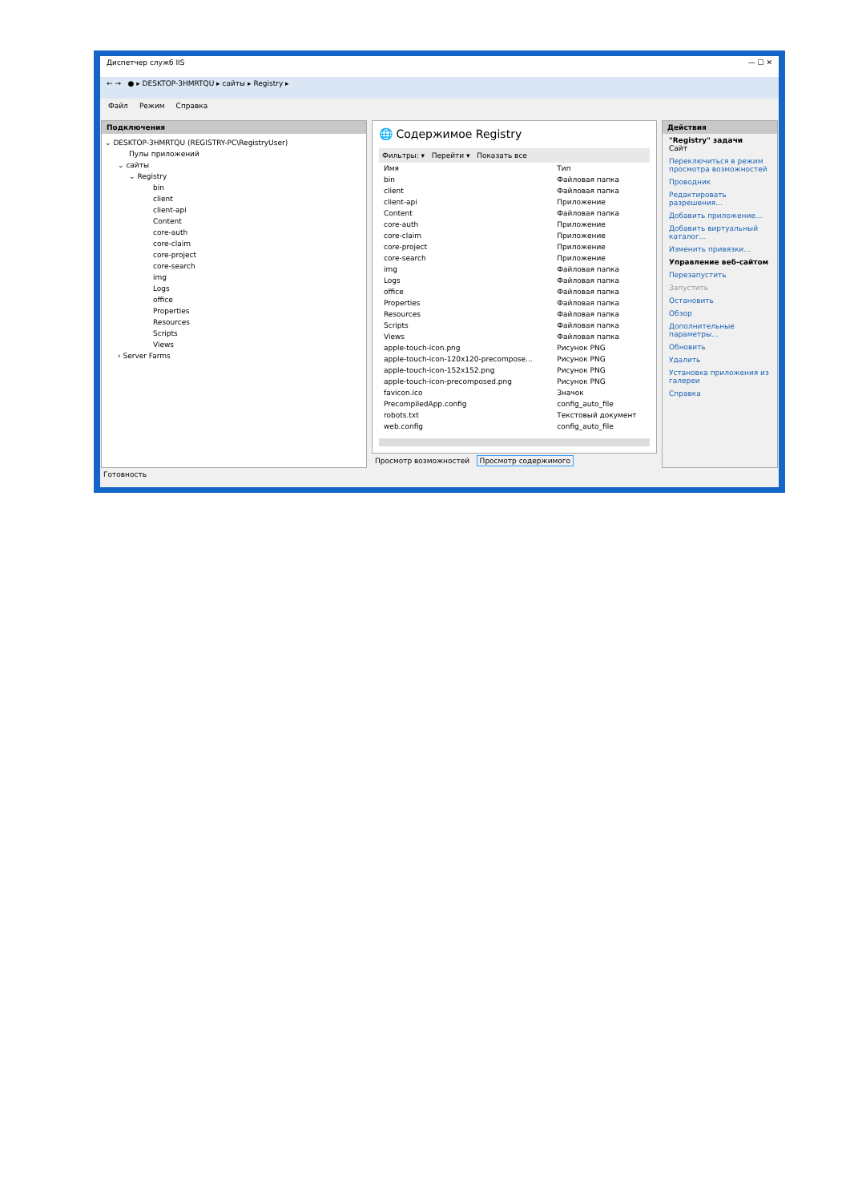Диспетчер служб IIS — ☐ ✕
← → ● ▸ DESKTOP-3HMRTQU ▸ сайты ▸ Registry ▸
Файл Режим Справка
Подключения
⌄ DESKTOP-3HMRTQU (REGISTRY-PC\RegistryUser)
Пулы приложений
⌄ сайты
⌄ Registry
bin
client
client-api
Content
core-auth
core-claim
core-project
core-search
img
Logs
office
Properties
Resources
Scripts
Views
› Server Farms
🌐 Содержимое Registry
Фильтры: ▾ Перейти ▾ Показать все
| Имя | Тип |
| --- | --- |
| bin | Файловая папка |
| client | Файловая папка |
| client-api | Приложение |
| Content | Файловая папка |
| core-auth | Приложение |
| core-claim | Приложение |
| core-project | Приложение |
| core-search | Приложение |
| img | Файловая папка |
| Logs | Файловая папка |
| office | Файловая папка |
| Properties | Файловая папка |
| Resources | Файловая папка |
| Scripts | Файловая папка |
| Views | Файловая папка |
| apple-touch-icon.png | Рисунок PNG |
| apple-touch-icon-120x120-precompose... | Рисунок PNG |
| apple-touch-icon-152x152.png | Рисунок PNG |
| apple-touch-icon-precomposed.png | Рисунок PNG |
| favicon.ico | Значок |
| PrecompiledApp.config | config_auto_file |
| robots.txt | Текстовый документ |
| web.config | config_auto_file |
Просмотр возможностей Просмотр содержимого
Действия
"Registry" задачи
Сайт
Переключиться в режим просмотра возможностей
Проводник
Редактировать разрешения...
Добавить приложение...
Добавить виртуальный каталог...
Изменить привязки...
Управление веб-сайтом
Перезапустить
Запустить
Остановить
Обзор
Дополнительные параметры...
Обновить
Удалить
Установка приложения из галереи
Справка
Готовность